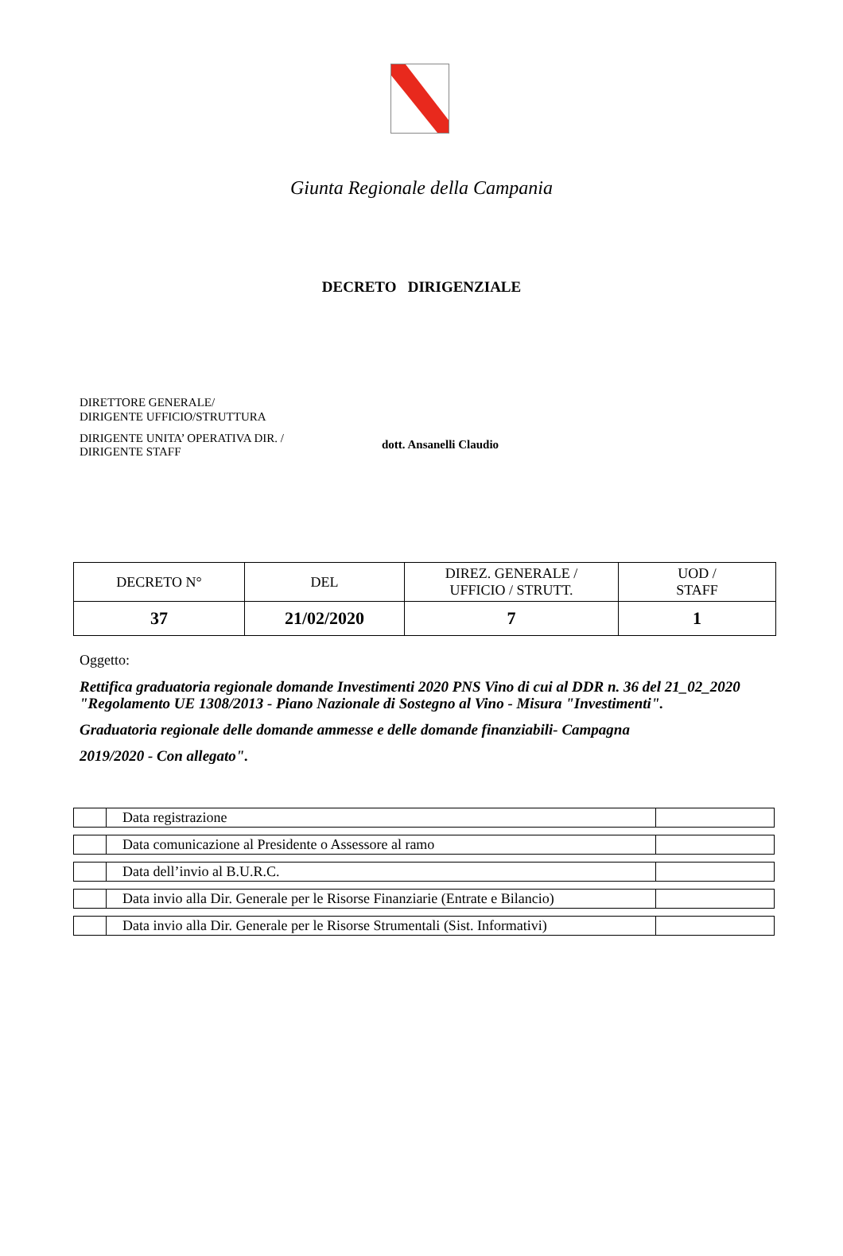Giunta Regionale della Campania
DECRETO DIRIGENZIALE
DIRETTORE GENERALE/
DIRIGENTE UFFICIO/STRUTTURA
DIRIGENTE UNITA’ OPERATIVA DIR. /
DIRIGENTE STAFF
dott. Ansanelli Claudio
| DECRETO N° | DEL | DIREZ. GENERALE / UFFICIO / STRUTT. | UOD / STAFF |
| 37 | 21/02/2020 | 7 | 1 |
Oggetto:
Rettifica graduatoria regionale domande Investimenti 2020 PNS Vino di cui al DDR n. 36 del 21_02_2020 "Regolamento UE 1308/2013 - Piano Nazionale di Sostegno al Vino - Misura "Investimenti".
Graduatoria regionale delle domande ammesse e delle domande finanziabili- Campagna
2019/2020 - Con allegato".
| | Data registrazione | |
| | Data comunicazione al Presidente o Assessore al ramo | |
| | Data dell’invio al B.U.R.C. | |
| | Data invio alla Dir. Generale per le Risorse Finanziarie (Entrate e Bilancio) | |
| | Data invio alla Dir. Generale per le Risorse Strumentali (Sist. Informativi) | |